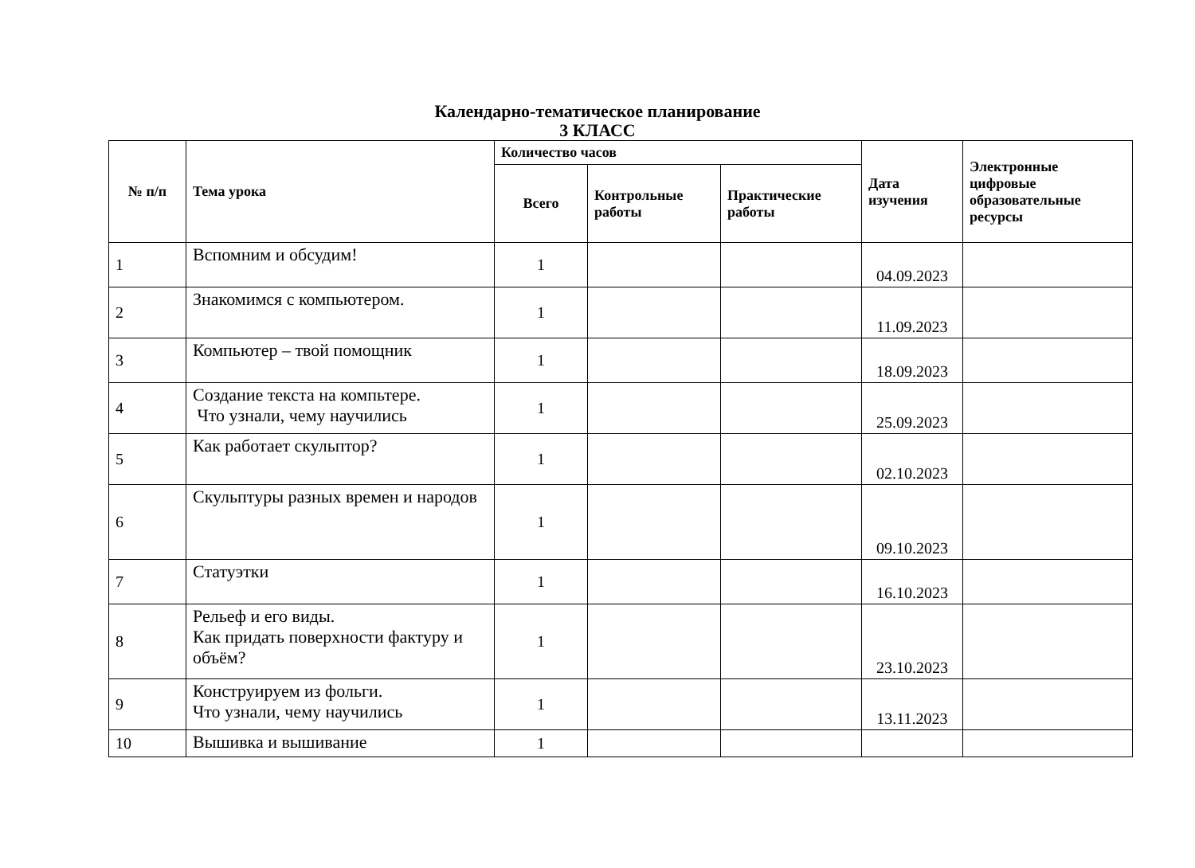Календарно-тематическое планирование
3 КЛАСС
| № п/п | Тема урока | Количество часов | | | Дата изучения | Электронные цифровые образовательные ресурсы |
| --- | --- | --- | --- | --- | --- | --- |
| | | Всего | Контрольные работы | Практические работы | | |
| 1 | Вспомним и обсудим! | 1 | | | 04.09.2023 | |
| 2 | Знакомимся с компьютером. | 1 | | | 11.09.2023 | |
| 3 | Компьютер – твой помощник | 1 | | | 18.09.2023 | |
| 4 | Создание текста на компьтере. Что узнали, чему научились | 1 | | | 25.09.2023 | |
| 5 | Как работает скульптор? | 1 | | | 02.10.2023 | |
| 6 | Скульптуры разных времен и народов | 1 | | | 09.10.2023 | |
| 7 | Статуэтки | 1 | | | 16.10.2023 | |
| 8 | Рельеф и его виды. Как придать поверхности фактуру и объём? | 1 | | | 23.10.2023 | |
| 9 | Конструируем из фольги. Что узнали, чему научились | 1 | | | 13.11.2023 | |
| 10 | Вышивка и вышивание | 1 | | | | |